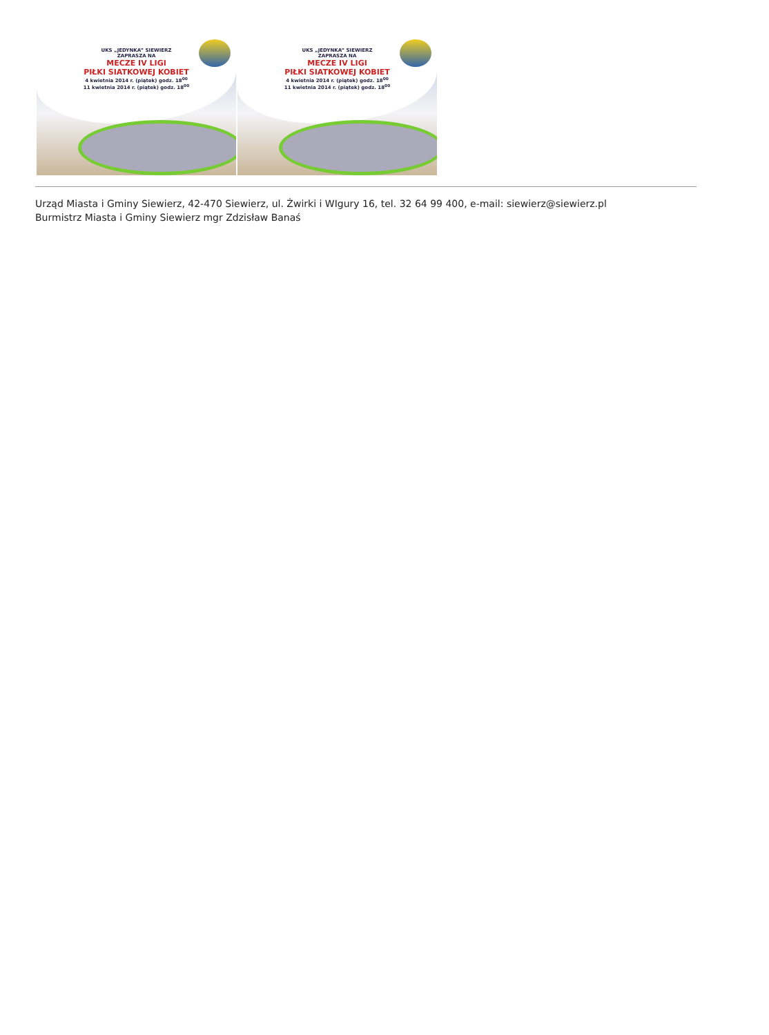UKS „JEDYNKA” SIEWIERZ
ZAPRASZA NA
MECZE IV LIGI
PIŁKI SIATKOWEJ KOBIET
4 kwietnia 2014 r. (piątek) godz. 18<sup>00</sup>
11 kwietnia 2014 r. (piątek) godz. 18<sup>00</sup>
UKS „JEDYNKA” SIEWIERZ
ZAPRASZA NA
MECZE IV LIGI
PIŁKI SIATKOWEJ KOBIET
4 kwietnia 2014 r. (piątek) godz. 18<sup>00</sup>
11 kwietnia 2014 r. (piątek) godz. 18<sup>00</sup>
Urząd Miasta i Gminy Siewierz, 42-470 Siewierz, ul. Żwirki i WIgury 16, tel. 32 64 99 400, e-mail: siewierz@siewierz.pl
Burmistrz Miasta i Gminy Siewierz mgr Zdzisław Banaś